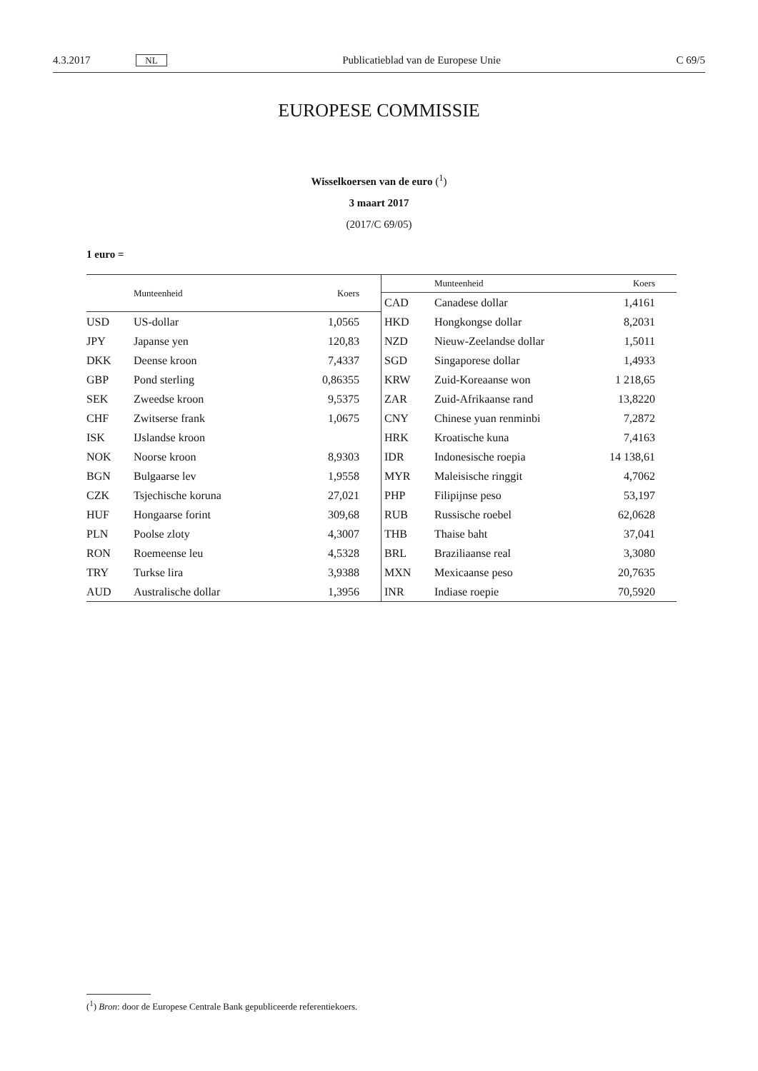4.3.2017 NL Publicatieblad van de Europese Unie C 69/5
EUROPESE COMMISSIE
Wisselkoersen van de euro (<sup>1</sup>)
3 maart 2017
(2017/C 69/05)
1 euro =
| | Munteenheid | Koers |
| --- | --- | --- |
| USD | US-dollar | 1,0565 |
| JPY | Japanse yen | 120,83 |
| DKK | Deense kroon | 7,4337 |
| GBP | Pond sterling | 0,86355 |
| SEK | Zweedse kroon | 9,5375 |
| CHF | Zwitserse frank | 1,0675 |
| ISK | IJslandse kroon | |
| NOK | Noorse kroon | 8,9303 |
| BGN | Bulgaarse lev | 1,9558 |
| CZK | Tsjechische koruna | 27,021 |
| HUF | Hongaarse forint | 309,68 |
| PLN | Poolse zloty | 4,3007 |
| RON | Roemeense leu | 4,5328 |
| TRY | Turkse lira | 3,9388 |
| AUD | Australische dollar | 1,3956 |
| | Munteenheid | Koers |
| --- | --- | --- |
| CAD | Canadese dollar | 1,4161 |
| HKD | Hongkongse dollar | 8,2031 |
| NZD | Nieuw-Zeelandse dollar | 1,5011 |
| SGD | Singaporese dollar | 1,4933 |
| KRW | Zuid-Koreaanse won | 1 218,65 |
| ZAR | Zuid-Afrikaanse rand | 13,8220 |
| CNY | Chinese yuan renminbi | 7,2872 |
| HRK | Kroatische kuna | 7,4163 |
| IDR | Indonesische roepia | 14 138,61 |
| MYR | Maleisische ringgit | 4,7062 |
| PHP | Filipijnse peso | 53,197 |
| RUB | Russische roebel | 62,0628 |
| THB | Thaise baht | 37,041 |
| BRL | Braziliaanse real | 3,3080 |
| MXN | Mexicaanse peso | 20,7635 |
| INR | Indiase roepie | 70,5920 |
(<sup>1</sup>) Bron: door de Europese Centrale Bank gepubliceerde referentiekoers.